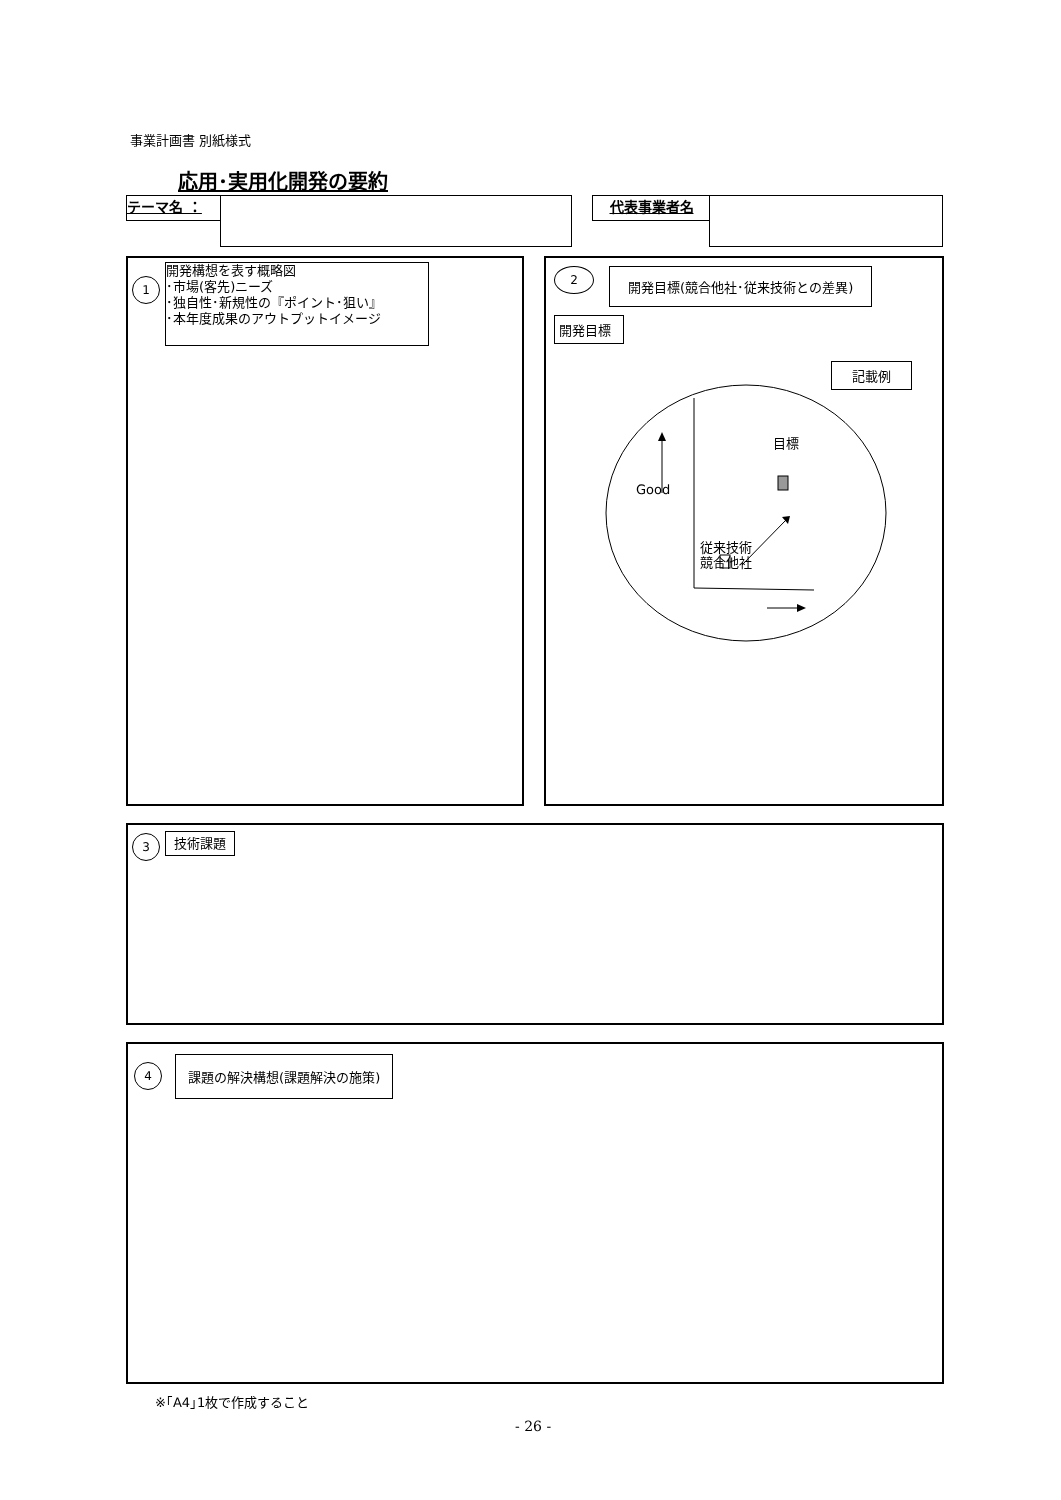事業計画書 別紙様式
応用･実用化開発の要約
テーマ名 ： 代表事業者名
1
開発構想を表す概略図
･市場(客先)ニーズ
･独自性･新規性の『ポイント･狙い』
･本年度成果のアウトプットイメージ
2
開発目標(競合他社･従来技術との差異)
開発目標
記載例
Good
目標
従来技術
競合他社
3 技術課題
4 課題の解決構想(課題解決の施策)
※｢A4｣1枚で作成すること
- 26 -